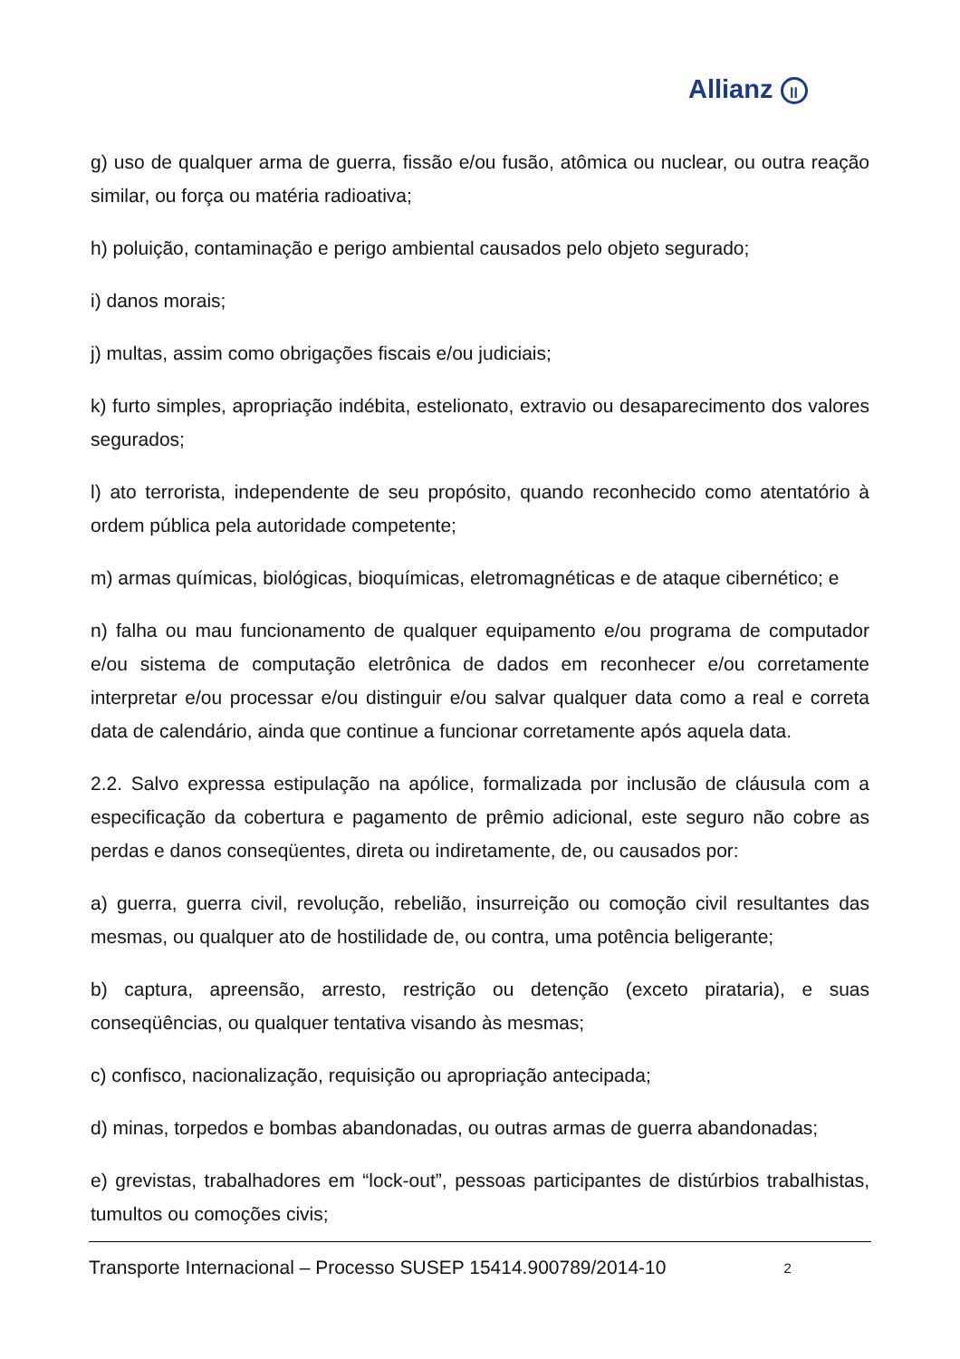Allianz ll
g) uso de qualquer arma de guerra, fissão e/ou fusão, atômica ou nuclear, ou outra reação similar, ou força ou matéria radioativa;
h) poluição, contaminação e perigo ambiental causados pelo objeto segurado;
i) danos morais;
j) multas, assim como obrigações fiscais e/ou judiciais;
k) furto simples, apropriação indébita, estelionato, extravio ou desaparecimento dos valores segurados;
l) ato terrorista, independente de seu propósito, quando reconhecido como atentatório à ordem pública pela autoridade competente;
m) armas químicas, biológicas, bioquímicas, eletromagnéticas e de ataque cibernético; e
n) falha ou mau funcionamento de qualquer equipamento e/ou programa de computador e/ou sistema de computação eletrônica de dados em reconhecer e/ou corretamente interpretar e/ou processar e/ou distinguir e/ou salvar qualquer data como a real e correta data de calendário, ainda que continue a funcionar corretamente após aquela data.
2.2. Salvo expressa estipulação na apólice, formalizada por inclusão de cláusula com a especificação da cobertura e pagamento de prêmio adicional, este seguro não cobre as perdas e danos conseqüentes, direta ou indiretamente, de, ou causados por:
a) guerra, guerra civil, revolução, rebelião, insurreição ou comoção civil resultantes das mesmas, ou qualquer ato de hostilidade de, ou contra, uma potência beligerante;
b) captura, apreensão, arresto, restrição ou detenção (exceto pirataria), e suas conseqüências, ou qualquer tentativa visando às mesmas;
c) confisco, nacionalização, requisição ou apropriação antecipada;
d) minas, torpedos e bombas abandonadas, ou outras armas de guerra abandonadas;
e) grevistas, trabalhadores em “lock-out”, pessoas participantes de distúrbios trabalhistas, tumultos ou comoções civis;
Transporte Internacional – Processo SUSEP 15414.900789/2014-10 2